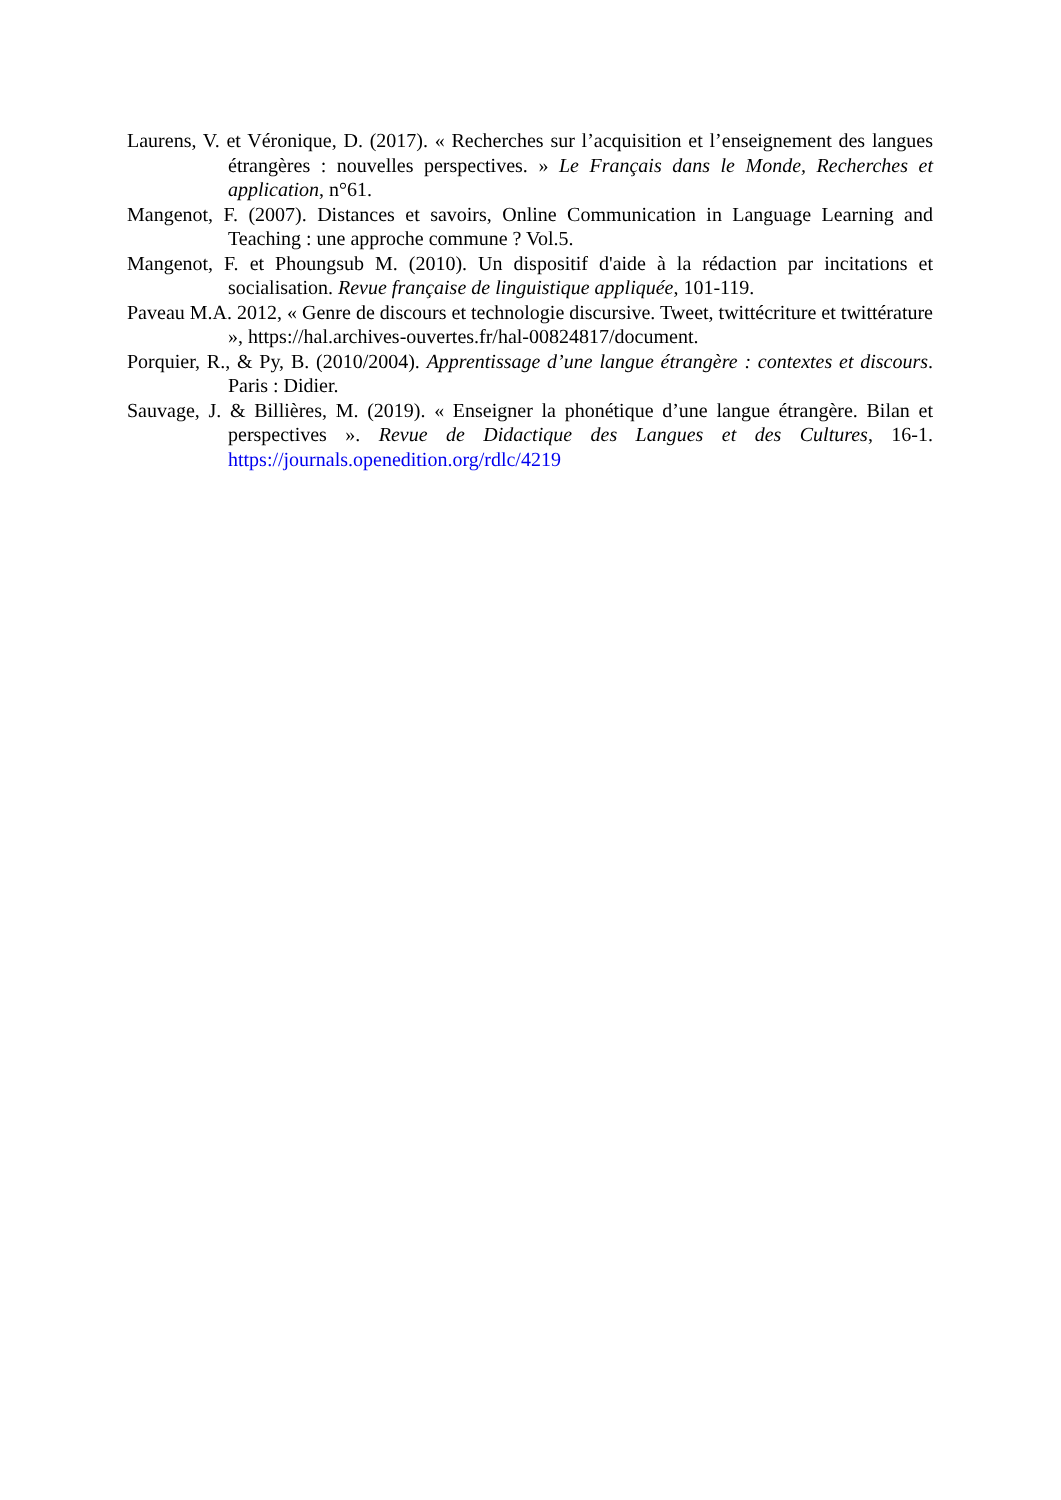Laurens, V. et Véronique, D. (2017). « Recherches sur l’acquisition et l’enseignement des langues étrangères : nouvelles perspectives. » Le Français dans le Monde, Recherches et application, n°61.
Mangenot, F. (2007). Distances et savoirs, Online Communication in Language Learning and Teaching : une approche commune ? Vol.5.
Mangenot, F. et Phoungsub M. (2010). Un dispositif d'aide à la rédaction par incitations et socialisation. Revue française de linguistique appliquée, 101-119.
Paveau M.A. 2012, « Genre de discours et technologie discursive. Tweet, twittécriture et twittérature », https://hal.archives-ouvertes.fr/hal-00824817/document.
Porquier, R., & Py, B. (2010/2004). Apprentissage d’une langue étrangère : contextes et discours. Paris : Didier.
Sauvage, J. & Billières, M. (2019). « Enseigner la phonétique d’une langue étrangère. Bilan et perspectives ». Revue de Didactique des Langues et des Cultures, 16-1. https://journals.openedition.org/rdlc/4219